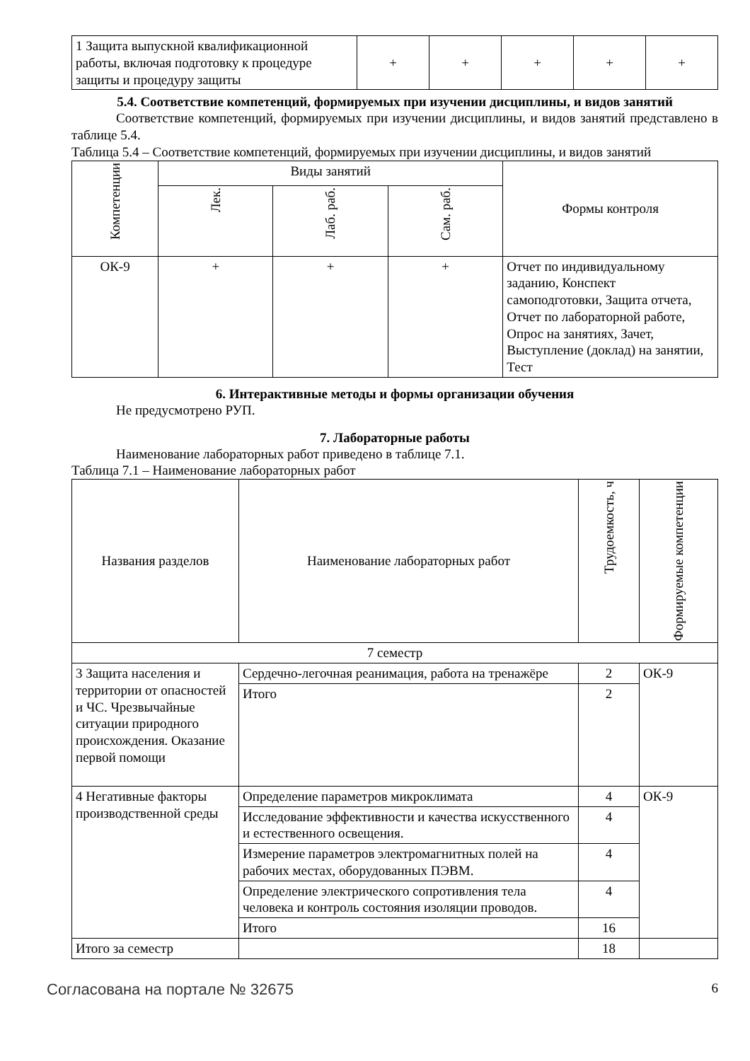| 1 Защита выпускной квалификационной работы, включая подготовку к процедуре защиты и процедуру защиты | + | + | + | + | + |
5.4. Соответствие компетенций, формируемых при изучении дисциплины, и видов занятий
Соответствие компетенций, формируемых при изучении дисциплины, и видов занятий представлено в таблице 5.4.
Таблица 5.4 – Соответствие компетенций, формируемых при изучении дисциплины, и видов занятий
| Компетенции | Виды занятий | | | Формы контроля |
| --- | --- | --- | --- | --- |
| | Лек. | Лаб. раб. | Сам. раб. | |
| ОК-9 | + | + | + | Отчет по индивидуальному заданию, Конспект самоподготовки, Защита отчета, Отчет по лабораторной работе, Опрос на занятиях, Зачет, Выступление (доклад) на занятии, Тест |
6. Интерактивные методы и формы организации обучения
Не предусмотрено РУП.
7. Лабораторные работы
Наименование лабораторных работ приведено в таблице 7.1.
Таблица 7.1 – Наименование лабораторных работ
| Названия разделов | Наименование лабораторных работ | Трудоемкость, ч | Формируемые компетенции |
| --- | --- | --- | --- |
| 7 семестр | | | |
| 3 Защита населения и территории от опасностей и ЧС. Чрезвычайные ситуации природного происхождения. Оказание первой помощи | Сердечно-легочная реанимация, работа на тренажёре | 2 | ОК-9 |
| | Итого | 2 | |
| 4 Негативные факторы производственной среды | Определение параметров микроклимата | 4 | ОК-9 |
| | Исследование эффективности и качества искусственного и естественного освещения. | 4 | |
| | Измерение параметров электромагнитных полей на рабочих местах, оборудованных ПЭВМ. | 4 | |
| | Определение электрического сопротивления тела человека и контроль состояния изоляции проводов. | 4 | |
| | Итого | 16 | |
| Итого за семестр | | 18 | |
Согласована на портале № 32675 6